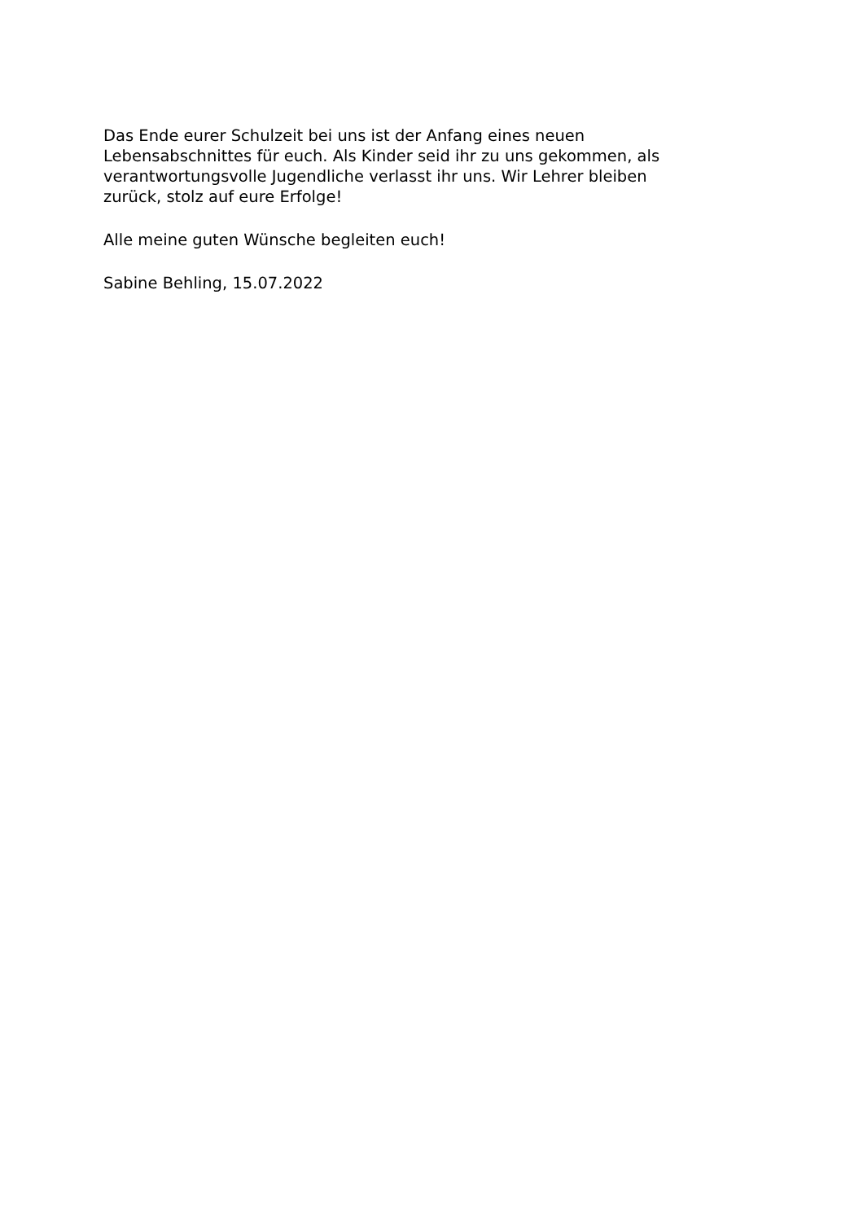Das Ende eurer Schulzeit bei uns ist der Anfang eines neuen
Lebensabschnittes für euch. Als Kinder seid ihr zu uns gekommen, als
verantwortungsvolle Jugendliche verlasst ihr uns. Wir Lehrer bleiben
zurück, stolz auf eure Erfolge!
Alle meine guten Wünsche begleiten euch!
Sabine Behling, 15.07.2022